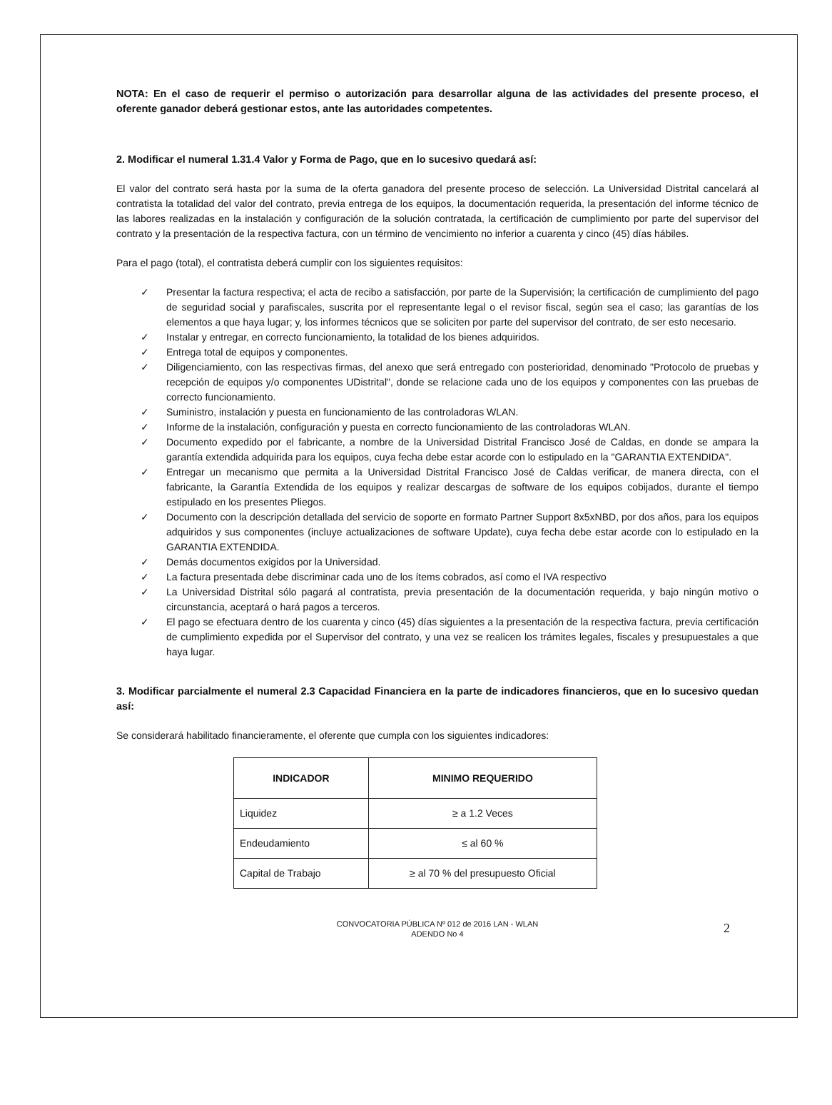NOTA: En el caso de requerir el permiso o autorización para desarrollar alguna de las actividades del presente proceso, el oferente ganador deberá gestionar estos, ante las autoridades competentes.
2. Modificar el numeral 1.31.4 Valor y Forma de Pago, que en lo sucesivo quedará así:
El valor del contrato será hasta por la suma de la oferta ganadora del presente proceso de selección. La Universidad Distrital cancelará al contratista la totalidad del valor del contrato, previa entrega de los equipos, la documentación requerida, la presentación del informe técnico de las labores realizadas en la instalación y configuración de la solución contratada, la certificación de cumplimiento por parte del supervisor del contrato y la presentación de la respectiva factura, con un término de vencimiento no inferior a cuarenta y cinco (45) días hábiles.
Para el pago (total), el contratista deberá cumplir con los siguientes requisitos:
✓ Presentar la factura respectiva; el acta de recibo a satisfacción, por parte de la Supervisión; la certificación de cumplimiento del pago de seguridad social y parafiscales, suscrita por el representante legal o el revisor fiscal, según sea el caso; las garantías de los elementos a que haya lugar; y, los informes técnicos que se soliciten por parte del supervisor del contrato, de ser esto necesario.
✓ Instalar y entregar, en correcto funcionamiento, la totalidad de los bienes adquiridos.
✓ Entrega total de equipos y componentes.
✓ Diligenciamiento, con las respectivas firmas, del anexo que será entregado con posterioridad, denominado "Protocolo de pruebas y recepción de equipos y/o componentes UDistrital", donde se relacione cada uno de los equipos y componentes con las pruebas de correcto funcionamiento.
✓ Suministro, instalación y puesta en funcionamiento de las controladoras WLAN.
✓ Informe de la instalación, configuración y puesta en correcto funcionamiento de las controladoras WLAN.
✓ Documento expedido por el fabricante, a nombre de la Universidad Distrital Francisco José de Caldas, en donde se ampara la garantía extendida adquirida para los equipos, cuya fecha debe estar acorde con lo estipulado en la "GARANTIA EXTENDIDA".
✓ Entregar un mecanismo que permita a la Universidad Distrital Francisco José de Caldas verificar, de manera directa, con el fabricante, la Garantía Extendida de los equipos y realizar descargas de software de los equipos cobijados, durante el tiempo estipulado en los presentes Pliegos.
✓ Documento con la descripción detallada del servicio de soporte en formato Partner Support 8x5xNBD, por dos años, para los equipos adquiridos y sus componentes (incluye actualizaciones de software Update), cuya fecha debe estar acorde con lo estipulado en la GARANTIA EXTENDIDA.
✓ Demás documentos exigidos por la Universidad.
✓ La factura presentada debe discriminar cada uno de los ítems cobrados, así como el IVA respectivo
✓ La Universidad Distrital sólo pagará al contratista, previa presentación de la documentación requerida, y bajo ningún motivo o circunstancia, aceptará o hará pagos a terceros.
✓ El pago se efectuara dentro de los cuarenta y cinco (45) días siguientes a la presentación de la respectiva factura, previa certificación de cumplimiento expedida por el Supervisor del contrato, y una vez se realicen los trámites legales, fiscales y presupuestales a que haya lugar.
3. Modificar parcialmente el numeral 2.3 Capacidad Financiera en la parte de indicadores financieros, que en lo sucesivo quedan así:
Se considerará habilitado financieramente, el oferente que cumpla con los siguientes indicadores:
| INDICADOR | MINIMO REQUERIDO |
| --- | --- |
| Liquidez | ≥ a 1.2 Veces |
| Endeudamiento | ≤ al 60 % |
| Capital de Trabajo | ≥ al 70 % del presupuesto Oficial |
CONVOCATORIA PÚBLICA Nº 012 de 2016 LAN - WLAN
ADENDO No 4
2